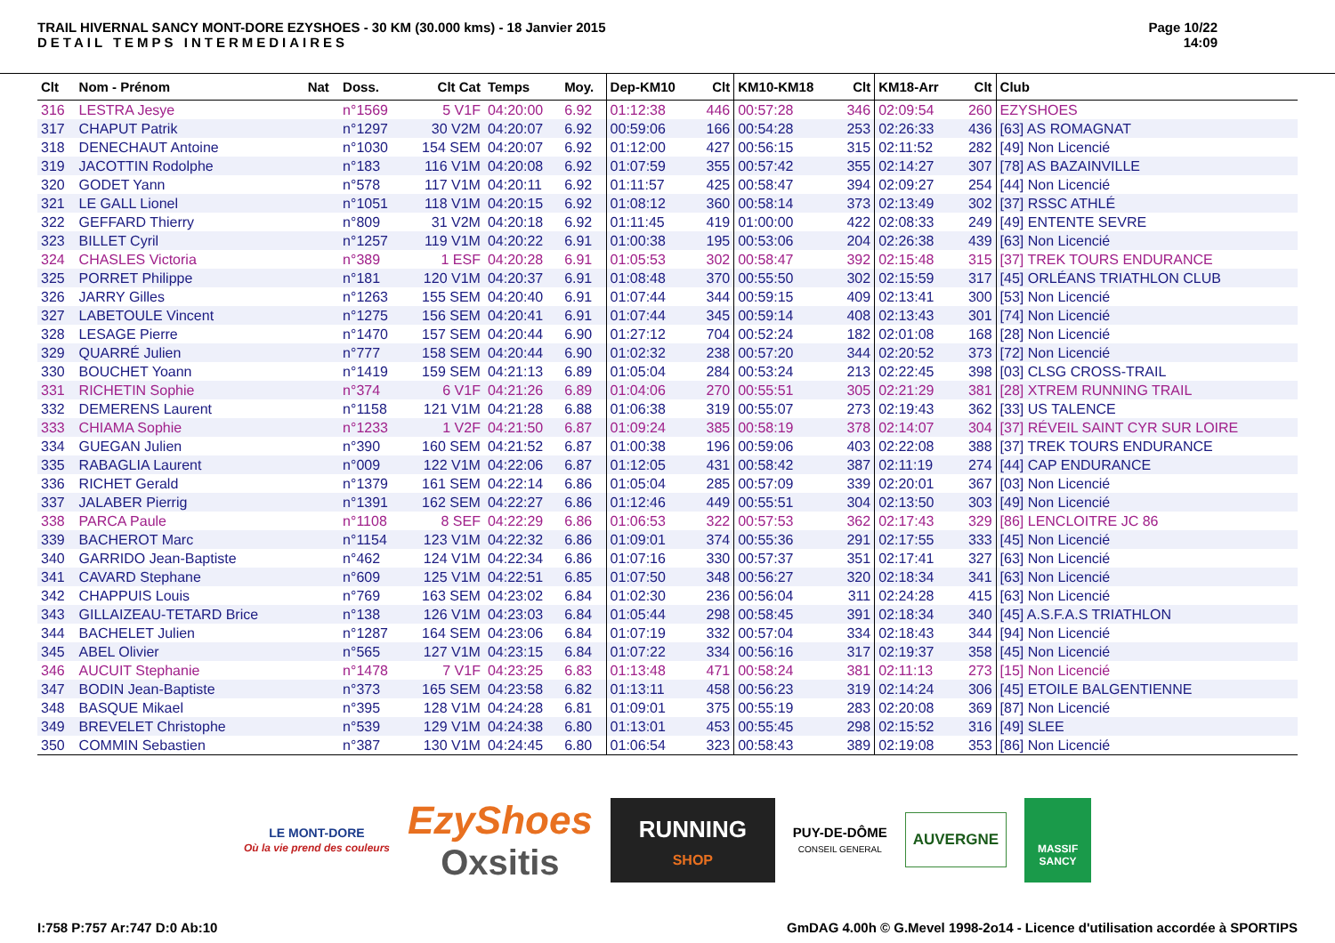TRAIL HIVERNAL SANCY MONT-DORE EZYSHOES - 30 KM (30.000 kms) - 18 Janvier 2015
DETAIL TEMPS INTERMEDIAIRES
Page 10/22
14:09
| Clt | Nom - Prénom | Nat | Doss. | Clt Cat | Temps | Moy. | Dep-KM10 | Clt | KM10-KM18 | Clt | KM18-Arr | Clt | Club |
| --- | --- | --- | --- | --- | --- | --- | --- | --- | --- | --- | --- | --- | --- |
| 316 | LESTRA Jesye | | n°1569 | 5 V1F | 04:20:00 | 6.92 | 01:12:38 | 446 | 00:57:28 | 346 | 02:09:54 | 260 | EZYSHOES |
| 317 | CHAPUT Patrik | | n°1297 | 30 V2M | 04:20:07 | 6.92 | 00:59:06 | 166 | 00:54:28 | 253 | 02:26:33 | 436 | [63] AS ROMAGNAT |
| 318 | DENECHAUT Antoine | | n°1030 | 154 SEM | 04:20:07 | 6.92 | 01:12:00 | 427 | 00:56:15 | 315 | 02:11:52 | 282 | [49] Non Licencié |
| 319 | JACOTTIN Rodolphe | | n°183 | 116 V1M | 04:20:08 | 6.92 | 01:07:59 | 355 | 00:57:42 | 355 | 02:14:27 | 307 | [78] AS BAZAINVILLE |
| 320 | GODET Yann | | n°578 | 117 V1M | 04:20:11 | 6.92 | 01:11:57 | 425 | 00:58:47 | 394 | 02:09:27 | 254 | [44] Non Licencié |
| 321 | LE GALL Lionel | | n°1051 | 118 V1M | 04:20:15 | 6.92 | 01:08:12 | 360 | 00:58:14 | 373 | 02:13:49 | 302 | [37] RSSC ATHLÉ |
| 322 | GEFFARD Thierry | | n°809 | 31 V2M | 04:20:18 | 6.92 | 01:11:45 | 419 | 01:00:00 | 422 | 02:08:33 | 249 | [49] ENTENTE SEVRE |
| 323 | BILLET Cyril | | n°1257 | 119 V1M | 04:20:22 | 6.91 | 01:00:38 | 195 | 00:53:06 | 204 | 02:26:38 | 439 | [63] Non Licencié |
| 324 | CHASLES Victoria | | n°389 | 1 ESF | 04:20:28 | 6.91 | 01:05:53 | 302 | 00:58:47 | 392 | 02:15:48 | 315 | [37] TREK TOURS ENDURANCE |
| 325 | PORRET Philippe | | n°181 | 120 V1M | 04:20:37 | 6.91 | 01:08:48 | 370 | 00:55:50 | 302 | 02:15:59 | 317 | [45] ORLÉANS TRIATHLON CLUB |
| 326 | JARRY Gilles | | n°1263 | 155 SEM | 04:20:40 | 6.91 | 01:07:44 | 344 | 00:59:15 | 409 | 02:13:41 | 300 | [53] Non Licencié |
| 327 | LABETOULE Vincent | | n°1275 | 156 SEM | 04:20:41 | 6.91 | 01:07:44 | 345 | 00:59:14 | 408 | 02:13:43 | 301 | [74] Non Licencié |
| 328 | LESAGE Pierre | | n°1470 | 157 SEM | 04:20:44 | 6.90 | 01:27:12 | 704 | 00:52:24 | 182 | 02:01:08 | 168 | [28] Non Licencié |
| 329 | QUARRÉ Julien | | n°777 | 158 SEM | 04:20:44 | 6.90 | 01:02:32 | 238 | 00:57:20 | 344 | 02:20:52 | 373 | [72] Non Licencié |
| 330 | BOUCHET Yoann | | n°1419 | 159 SEM | 04:21:13 | 6.89 | 01:05:04 | 284 | 00:53:24 | 213 | 02:22:45 | 398 | [03] CLSG CROSS-TRAIL |
| 331 | RICHETIN Sophie | | n°374 | 6 V1F | 04:21:26 | 6.89 | 01:04:06 | 270 | 00:55:51 | 305 | 02:21:29 | 381 | [28] XTREM RUNNING TRAIL |
| 332 | DEMERENS Laurent | | n°1158 | 121 V1M | 04:21:28 | 6.88 | 01:06:38 | 319 | 00:55:07 | 273 | 02:19:43 | 362 | [33] US TALENCE |
| 333 | CHIAMA Sophie | | n°1233 | 1 V2F | 04:21:50 | 6.87 | 01:09:24 | 385 | 00:58:19 | 378 | 02:14:07 | 304 | [37] RÉVEIL SAINT CYR SUR LOIRE |
| 334 | GUEGAN Julien | | n°390 | 160 SEM | 04:21:52 | 6.87 | 01:00:38 | 196 | 00:59:06 | 403 | 02:22:08 | 388 | [37] TREK TOURS ENDURANCE |
| 335 | RABAGLIA Laurent | | n°009 | 122 V1M | 04:22:06 | 6.87 | 01:12:05 | 431 | 00:58:42 | 387 | 02:11:19 | 274 | [44] CAP ENDURANCE |
| 336 | RICHET Gerald | | n°1379 | 161 SEM | 04:22:14 | 6.86 | 01:05:04 | 285 | 00:57:09 | 339 | 02:20:01 | 367 | [03] Non Licencié |
| 337 | JALABER Pierrig | | n°1391 | 162 SEM | 04:22:27 | 6.86 | 01:12:46 | 449 | 00:55:51 | 304 | 02:13:50 | 303 | [49] Non Licencié |
| 338 | PARCA Paule | | n°1108 | 8 SEF | 04:22:29 | 6.86 | 01:06:53 | 322 | 00:57:53 | 362 | 02:17:43 | 329 | [86] LENCLOITRE JC 86 |
| 339 | BACHEROT Marc | | n°1154 | 123 V1M | 04:22:32 | 6.86 | 01:09:01 | 374 | 00:55:36 | 291 | 02:17:55 | 333 | [45] Non Licencié |
| 340 | GARRIDO Jean-Baptiste | | n°462 | 124 V1M | 04:22:34 | 6.86 | 01:07:16 | 330 | 00:57:37 | 351 | 02:17:41 | 327 | [63] Non Licencié |
| 341 | CAVARD Stephane | | n°609 | 125 V1M | 04:22:51 | 6.85 | 01:07:50 | 348 | 00:56:27 | 320 | 02:18:34 | 341 | [63] Non Licencié |
| 342 | CHAPPUIS Louis | | n°769 | 163 SEM | 04:23:02 | 6.84 | 01:02:30 | 236 | 00:56:04 | 311 | 02:24:28 | 415 | [63] Non Licencié |
| 343 | GILLAIZEAU-TETARD Brice | | n°138 | 126 V1M | 04:23:03 | 6.84 | 01:05:44 | 298 | 00:58:45 | 391 | 02:18:34 | 340 | [45] A.S.F.A.S TRIATHLON |
| 344 | BACHELET Julien | | n°1287 | 164 SEM | 04:23:06 | 6.84 | 01:07:19 | 332 | 00:57:04 | 334 | 02:18:43 | 344 | [94] Non Licencié |
| 345 | ABEL Olivier | | n°565 | 127 V1M | 04:23:15 | 6.84 | 01:07:22 | 334 | 00:56:16 | 317 | 02:19:37 | 358 | [45] Non Licencié |
| 346 | AUCUIT Stephanie | | n°1478 | 7 V1F | 04:23:25 | 6.83 | 01:13:48 | 471 | 00:58:24 | 381 | 02:11:13 | 273 | [15] Non Licencié |
| 347 | BODIN Jean-Baptiste | | n°373 | 165 SEM | 04:23:58 | 6.82 | 01:13:11 | 458 | 00:56:23 | 319 | 02:14:24 | 306 | [45] ETOILE BALGENTIENNE |
| 348 | BASQUE Mikael | | n°395 | 128 V1M | 04:24:28 | 6.81 | 01:09:01 | 375 | 00:55:19 | 283 | 02:20:08 | 369 | [87] Non Licencié |
| 349 | BREVELET Christophe | | n°539 | 129 V1M | 04:24:38 | 6.80 | 01:13:01 | 453 | 00:55:45 | 298 | 02:15:52 | 316 | [49] SLEE |
| 350 | COMMIN Sebastien | | n°387 | 130 V1M | 04:24:45 | 6.80 | 01:06:54 | 323 | 00:58:43 | 389 | 02:19:08 | 353 | [86] Non Licencié |
LE MONT-DORE
Où la vie prend des couleurs
EzyShoes
Oxsitis
RUNNING
SHOP
PUY-DE-DÔME
CONSEIL GENERAL
AUVERGNE
MASSIF SANCY
I:758 P:757 Ar:747 D:0 Ab:10 GmDAG 4.00h © G.Mevel 1998-2o14 - Licence d'utilisation accordée à SPORTIPS